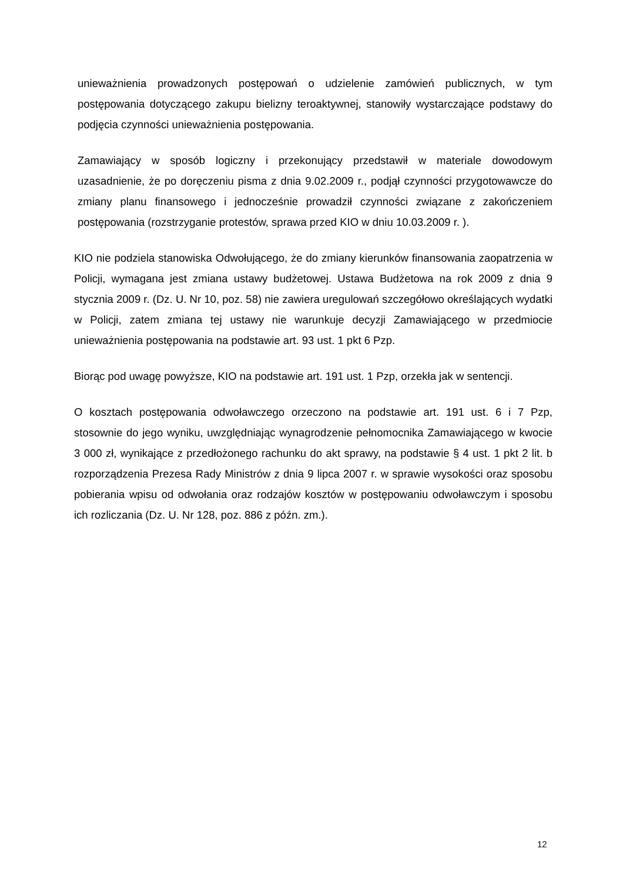unieważnienia prowadzonych postępowań o udzielenie zamówień publicznych, w tym postępowania dotyczącego zakupu bielizny teroaktywnej, stanowiły wystarczające podstawy do podjęcia czynności unieważnienia postępowania.
Zamawiający w sposób logiczny i przekonujący przedstawił w materiale dowodowym uzasadnienie, że po doręczeniu pisma z dnia 9.02.2009 r., podjął czynności przygotowawcze do zmiany planu finansowego i jednocześnie prowadził czynności związane z zakończeniem postępowania (rozstrzyganie protestów, sprawa przed KIO w dniu 10.03.2009 r. ).
KIO nie podziela stanowiska Odwołującego, że do zmiany kierunków finansowania zaopatrzenia w Policji, wymagana jest zmiana ustawy budżetowej. Ustawa Budżetowa na rok 2009 z dnia 9 stycznia 2009 r. (Dz. U. Nr 10, poz. 58) nie zawiera uregulowań szczegółowo określających wydatki w Policji, zatem zmiana tej ustawy nie warunkuje decyzji Zamawiającego w przedmiocie unieważnienia postępowania na podstawie art. 93 ust. 1 pkt 6 Pzp.
Biorąc pod uwagę powyższe, KIO na podstawie art. 191 ust. 1 Pzp, orzekła jak w sentencji.
O kosztach postępowania odwoławczego orzeczono na podstawie art. 191 ust. 6 i 7 Pzp, stosownie do jego wyniku, uwzględniając wynagrodzenie pełnomocnika Zamawiającego w kwocie 3 000 zł, wynikające z przedłożonego rachunku do akt sprawy, na podstawie § 4 ust. 1 pkt 2 lit. b rozporządzenia Prezesa Rady Ministrów z dnia 9 lipca 2007 r. w sprawie wysokości oraz sposobu pobierania wpisu od odwołania oraz rodzajów kosztów w postępowaniu odwoławczym i sposobu ich rozliczania (Dz. U. Nr 128, poz. 886 z późn. zm.).
12